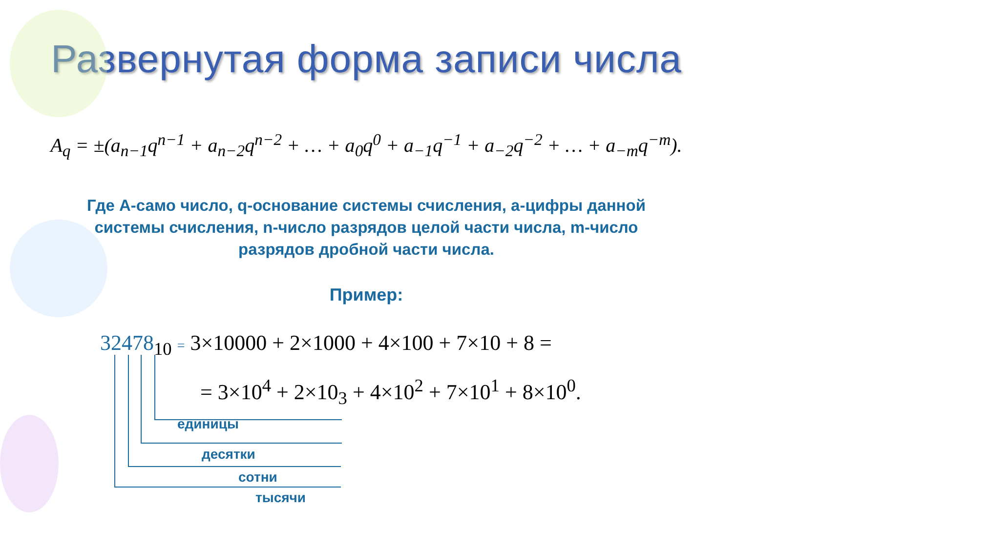Развернутая форма записи числа
A<sub>q</sub> = ±(a<sub>n−1</sub>q<sup>n−1</sup> + a<sub>n−2</sub>q<sup>n−2</sup> + … + a<sub>0</sub>q<sup>0</sup> + a<sub>−1</sub>q<sup>−1</sup> + a<sub>−2</sub>q<sup>−2</sup> + … + a<sub>−m</sub>q<sup>−m</sup>).
Где А-само число, q-основание системы счисления, а-цифры данной системы счисления, n-число разрядов целой части числа, m-число разрядов дробной части числа.
Пример:
32478<sub>10</sub> = 3×10000 + 2×1000 + 4×100 + 7×10 + 8 =
= 3×10<sup>4</sup> + 2×10<sub>3</sub> + 4×10<sup>2</sup> + 7×10<sup>1</sup> + 8×10<sup>0</sup>.
единицы
десятки
сотни
тысячи